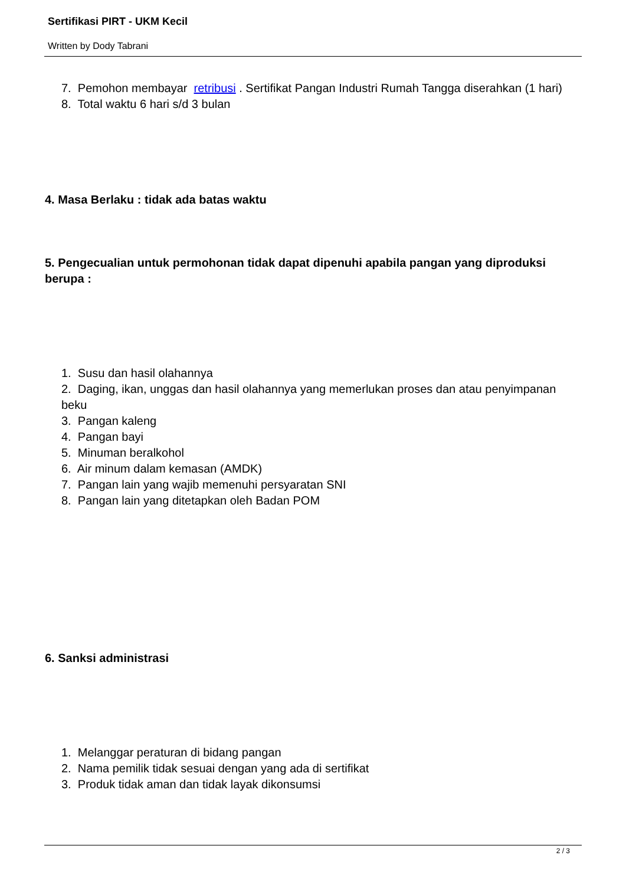Sertifikasi PIRT - UKM Kecil
Written by Dody Tabrani
7. Pemohon membayar retribusi . Sertifikat Pangan Industri Rumah Tangga diserahkan (1 hari)
8. Total waktu 6 hari s/d 3 bulan
4. Masa Berlaku : tidak ada batas waktu
5. Pengecualian untuk permohonan tidak dapat dipenuhi apabila pangan yang diproduksi berupa :
1. Susu dan hasil olahannya
2. Daging, ikan, unggas dan hasil olahannya yang memerlukan proses dan atau penyimpanan beku
3. Pangan kaleng
4. Pangan bayi
5. Minuman beralkohol
6. Air minum dalam kemasan (AMDK)
7. Pangan lain yang wajib memenuhi persyaratan SNI
8. Pangan lain yang ditetapkan oleh Badan POM
6. Sanksi administrasi
1. Melanggar peraturan di bidang pangan
2. Nama pemilik tidak sesuai dengan yang ada di sertifikat
3. Produk tidak aman dan tidak layak dikonsumsi
2 / 3